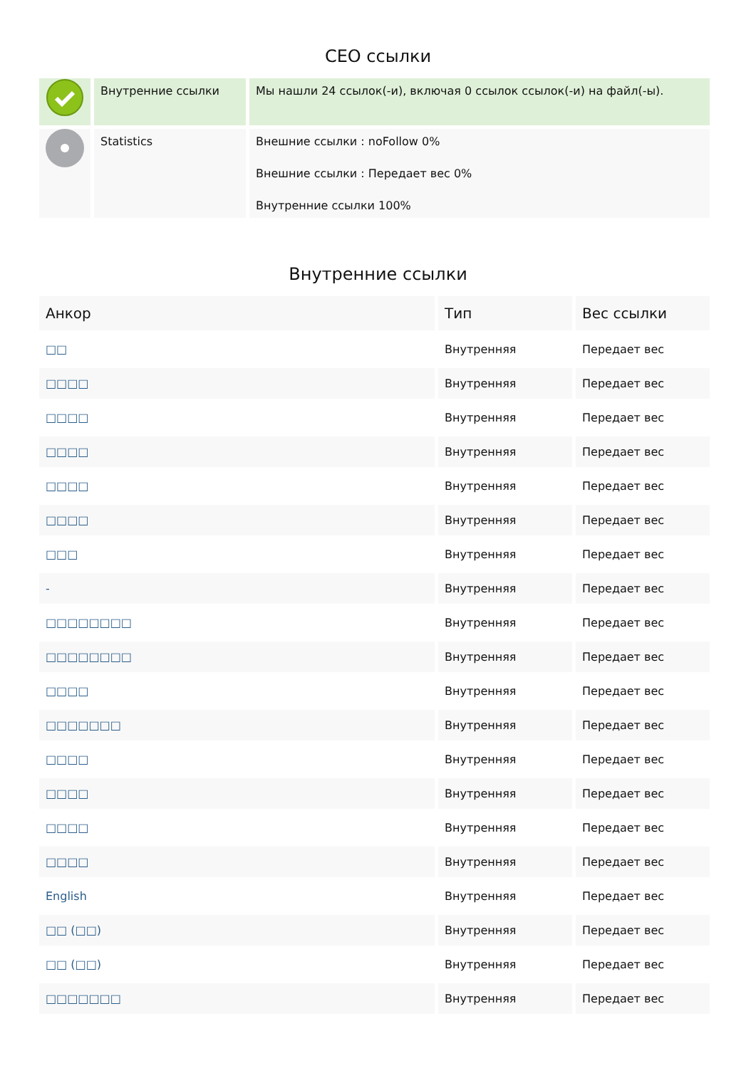СЕО ссылки
| | Внутренние ссылки | Мы нашли 24 ссылок(-и), включая 0 ссылок ссылок(-и) на файл(-ы). |
| | Statistics | Внешние ссылки : noFollow 0% Внешние ссылки : Передает вес 0% Внутренние ссылки 100% |
Внутренние ссылки
| Анкор | Тип | Вес ссылки |
| --- | --- | --- |
| □□ | Внутренняя | Передает вес |
| □□□□ | Внутренняя | Передает вес |
| □□□□ | Внутренняя | Передает вес |
| □□□□ | Внутренняя | Передает вес |
| □□□□ | Внутренняя | Передает вес |
| □□□□ | Внутренняя | Передает вес |
| □□□ | Внутренняя | Передает вес |
| - | Внутренняя | Передает вес |
| □□□□□□□□ | Внутренняя | Передает вес |
| □□□□□□□□ | Внутренняя | Передает вес |
| □□□□ | Внутренняя | Передает вес |
| □□□□□□□ | Внутренняя | Передает вес |
| □□□□ | Внутренняя | Передает вес |
| □□□□ | Внутренняя | Передает вес |
| □□□□ | Внутренняя | Передает вес |
| □□□□ | Внутренняя | Передает вес |
| English | Внутренняя | Передает вес |
| □□ (□□) | Внутренняя | Передает вес |
| □□ (□□) | Внутренняя | Передает вес |
| □□□□□□□ | Внутренняя | Передает вес |